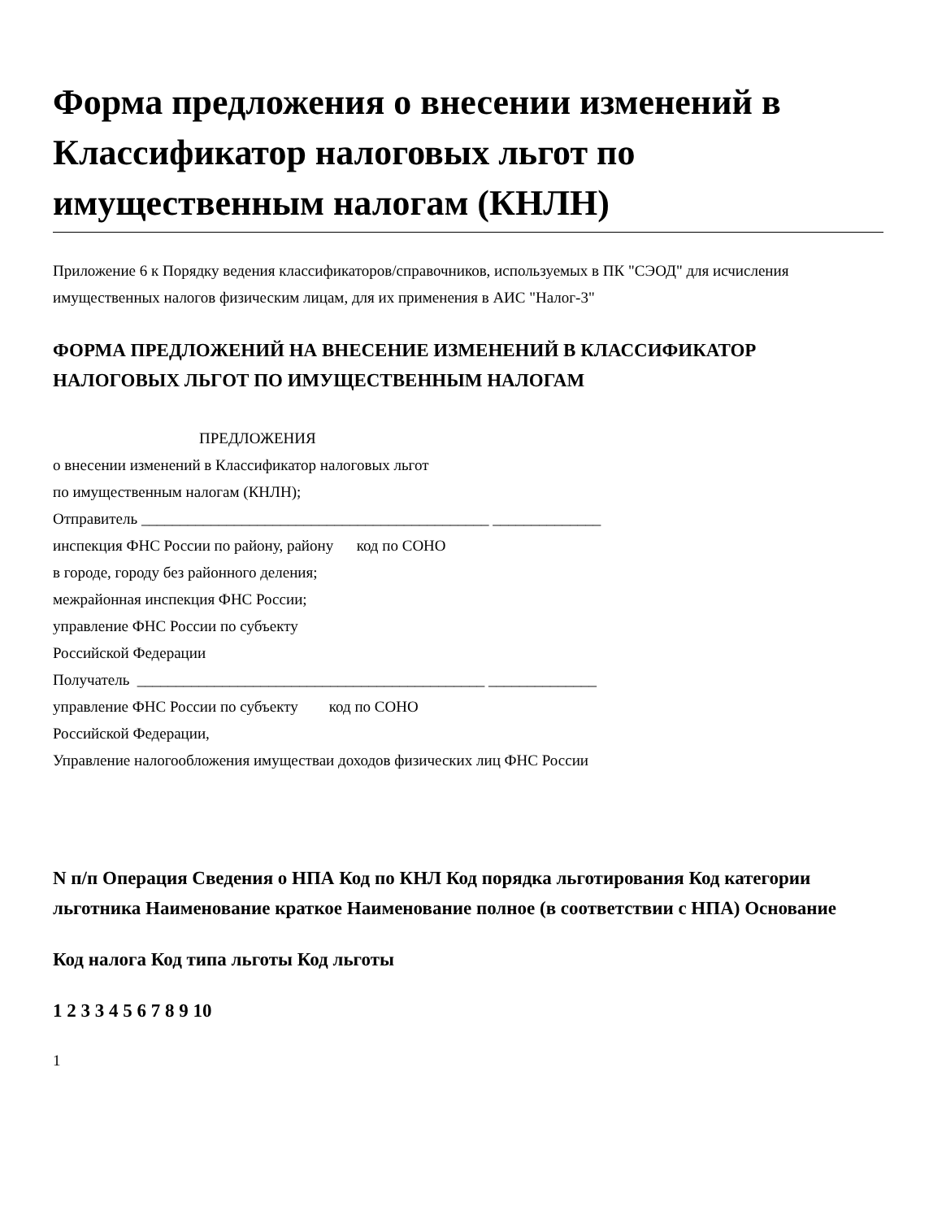Форма предложения о внесении изменений в Классификатор налоговых льгот по имущественным налогам (КНЛН)
Приложение 6 к Порядку ведения классификаторов/справочников, используемых в ПК "СЭОД" для исчисления имущественных налогов физическим лицам, для их применения в АИС "Налог-3"
ФОРМА ПРЕДЛОЖЕНИЙ НА ВНЕСЕНИЕ ИЗМЕНЕНИЙ В КЛАССИФИКАТОР НАЛОГОВЫХ ЛЬГОТ ПО ИМУЩЕСТВЕННЫМ НАЛОГАМ
ПРЕДЛОЖЕНИЯ
о внесении изменений в Классификатор налоговых льгот
по имущественным налогам (КНЛН);
Отправитель _____________________________________________ ______________
инспекция ФНС России по району, району код по СОНО
в городе, городу без районного деления;
межрайонная инспекция ФНС России;
управление ФНС России по субъекту
Российской Федерации
Получатель _____________________________________________ ______________
управление ФНС России по субъекту код по СОНО
Российской Федерации,
Управление налогообложения имуществаи доходов физических лиц ФНС России
N п/п Операция Сведения о НПА Код по КНЛ Код порядка льготирования Код категории льготника Наименование краткое Наименование полное (в соответствии с НПА) Основание
Код налога Код типа льготы Код льготы
1 2 3 3 4 5 6 7 8 9 10
1